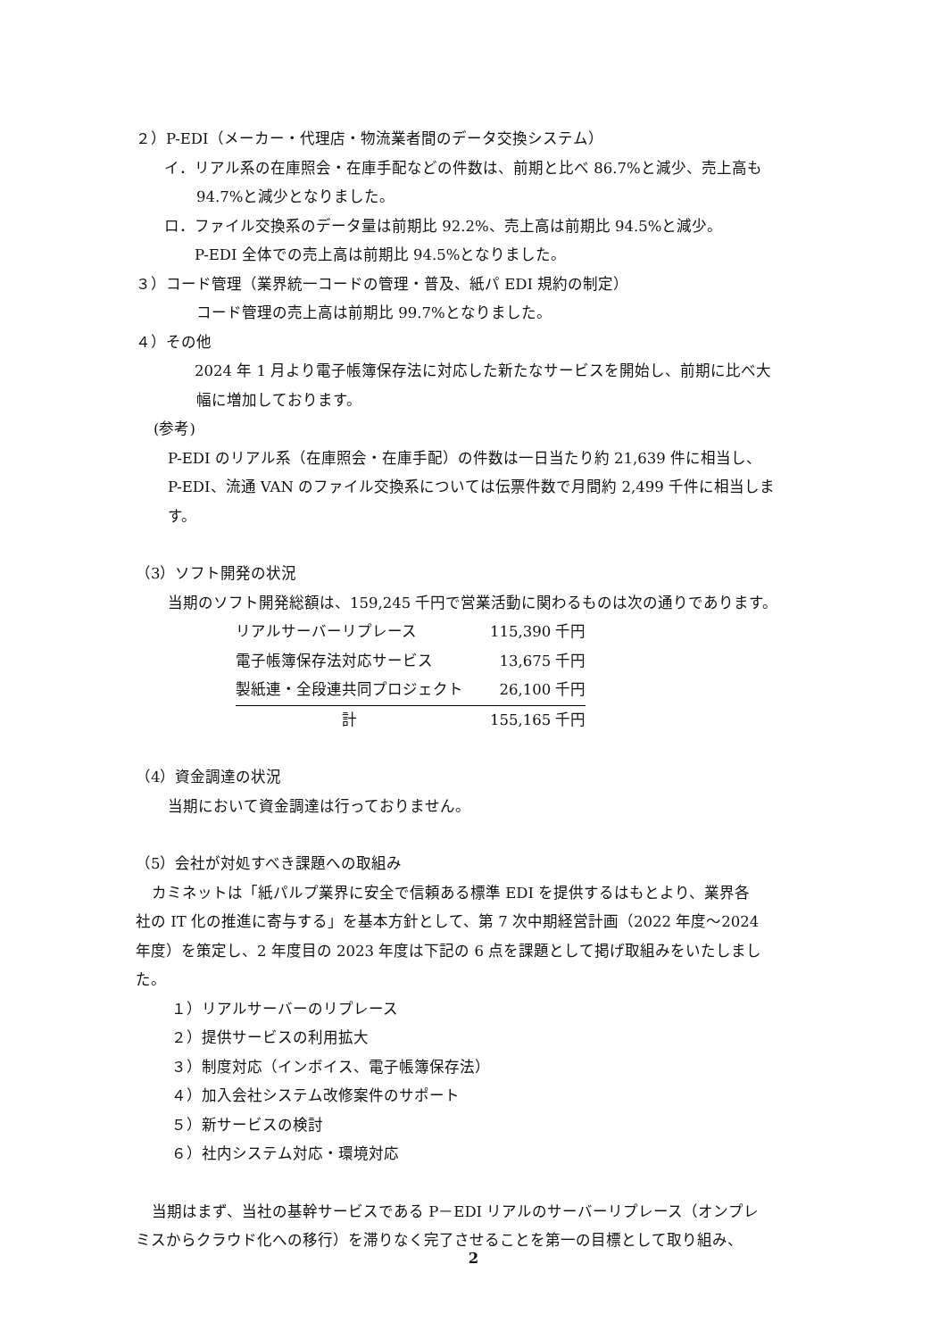２）P-EDI（メーカー・代理店・物流業者間のデータ交換システム）
イ．リアル系の在庫照会・在庫手配などの件数は、前期と比べ 86.7%と減少、売上高も
94.7%と減少となりました。
ロ．ファイル交換系のデータ量は前期比 92.2%、売上高は前期比 94.5%と減少。
P-EDI 全体での売上高は前期比 94.5%となりました。
３）コード管理（業界統一コードの管理・普及、紙パ EDI 規約の制定）
コード管理の売上高は前期比 99.7%となりました。
４）その他
2024 年 1 月より電子帳簿保存法に対応した新たなサービスを開始し、前期に比べ大
幅に増加しております。
(参考)
P-EDI のリアル系（在庫照会・在庫手配）の件数は一日当たり約 21,639 件に相当し、
P-EDI、流通 VAN のファイル交換系については伝票件数で月間約 2,499 千件に相当しま
す。
（3）ソフト開発の状況
当期のソフト開発総額は、159,245 千円で営業活動に関わるものは次の通りであります。
| リアルサーバーリプレース | 115,390 千円 |
| 電子帳簿保存法対応サービス | 13,675 千円 |
| 製紙連・全段連共同プロジェクト | 26,100 千円 |
| 計 | 155,165 千円 |
（4）資金調達の状況
当期において資金調達は行っておりません。
（5）会社が対処すべき課題への取組み
カミネットは「紙パルプ業界に安全で信頼ある標準 EDI を提供するはもとより、業界各
社の IT 化の推進に寄与する」を基本方針として、第 7 次中期経営計画（2022 年度～2024
年度）を策定し、2 年度目の 2023 年度は下記の 6 点を課題として掲げ取組みをいたしまし
た。
１）リアルサーバーのリプレース
２）提供サービスの利用拡大
３）制度対応（インボイス、電子帳簿保存法）
４）加入会社システム改修案件のサポート
５）新サービスの検討
６）社内システム対応・環境対応
当期はまず、当社の基幹サービスである P－EDI リアルのサーバーリプレース（オンプレ
ミスからクラウド化への移行）を滞りなく完了させることを第一の目標として取り組み、
2